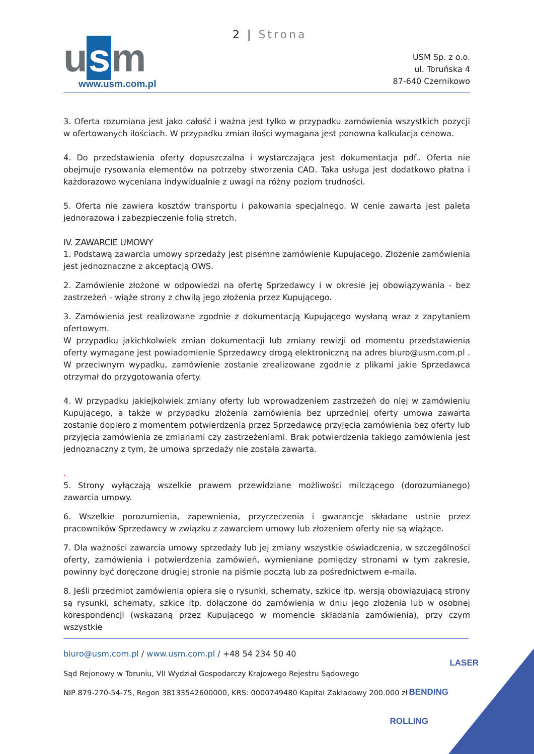2 | Strona
u s m
www.usm.com.pl
USM Sp. z o.o.
ul. Toruńska 4
87-640 Czernikowo
3. Oferta rozumiana jest jako całość i ważna jest tylko w przypadku zamówienia wszystkich pozycji w ofertowanych ilościach. W przypadku zmian ilości wymagana jest ponowna kalkulacja cenowa.
4. Do przedstawienia oferty dopuszczalna i wystarczająca jest dokumentacja pdf.. Oferta nie obejmuje rysowania elementów na potrzeby stworzenia CAD. Taka usługa jest dodatkowo płatna i każdorazowo wyceniana indywidualnie z uwagi na różny poziom trudności.
5. Oferta nie zawiera kosztów transportu i pakowania specjalnego. W cenie zawarta jest paleta jednorazowa i zabezpieczenie folią stretch.
IV. ZAWARCIE UMOWY
1. Podstawą zawarcia umowy sprzedaży jest pisemne zamówienie Kupującego. Złożenie zamówienia jest jednoznaczne z akceptacją OWS.
2. Zamówienie złożone w odpowiedzi na ofertę Sprzedawcy i w okresie jej obowiązywania - bez zastrzeżeń - wiąże strony z chwilą jego złożenia przez Kupującego.
3. Zamówienia jest realizowane zgodnie z dokumentacją Kupującego wysłaną wraz z zapytaniem ofertowym.
W przypadku jakichkolwiek zmian dokumentacji lub zmiany rewizji od momentu przedstawienia oferty wymagane jest powiadomienie Sprzedawcy drogą elektroniczną na adres biuro@usm.com.pl . W przeciwnym wypadku, zamówienie zostanie zrealizowane zgodnie z plikami jakie Sprzedawca otrzymał do przygotowania oferty.
4. W przypadku jakiejkolwiek zmiany oferty lub wprowadzeniem zastrzeżeń do niej w zamówieniu Kupującego, a także w przypadku złożenia zamówienia bez uprzedniej oferty umowa zawarta zostanie dopiero z momentem potwierdzenia przez Sprzedawcę przyjęcia zamówienia bez oferty lub przyjęcia zamówienia ze zmianami czy zastrzeżeniami. Brak potwierdzenia takiego zamówienia jest jednoznaczny z tym, że umowa sprzedaży nie została zawarta.
.
5. Strony wyłączają wszelkie prawem przewidziane możliwości milczącego (dorozumianego) zawarcia umowy.
6. Wszelkie porozumienia, zapewnienia, przyrzeczenia i gwarancje składane ustnie przez pracowników Sprzedawcy w związku z zawarciem umowy lub złożeniem oferty nie są wiążące.
7. Dla ważności zawarcia umowy sprzedaży lub jej zmiany wszystkie oświadczenia, w szczególności oferty, zamówienia i potwierdzenia zamówień, wymieniane pomiędzy stronami w tym zakresie, powinny być doręczone drugiej stronie na piśmie pocztą lub za pośrednictwem e-maila.
8. Jeśli przedmiot zamówienia opiera się o rysunki, schematy, szkice itp. wersją obowiązującą strony są rysunki, schematy, szkice itp. dołączone do zamówienia w dniu jego złożenia lub w osobnej korespondencji (wskazaną przez Kupującego w momencie składania zamówienia), przy czym wszystkie
biuro@usm.com.pl / www.usm.com.pl / +48 54 234 50 40
Sąd Rejonowy w Toruniu, VII Wydział Gospodarczy Krajowego Rejestru Sądowego
NIP 879-270-54-75, Regon 38133542600000, KRS: 0000749480 Kapitał Zakładowy 200.000 zł
LASER
BENDING
ROLLING